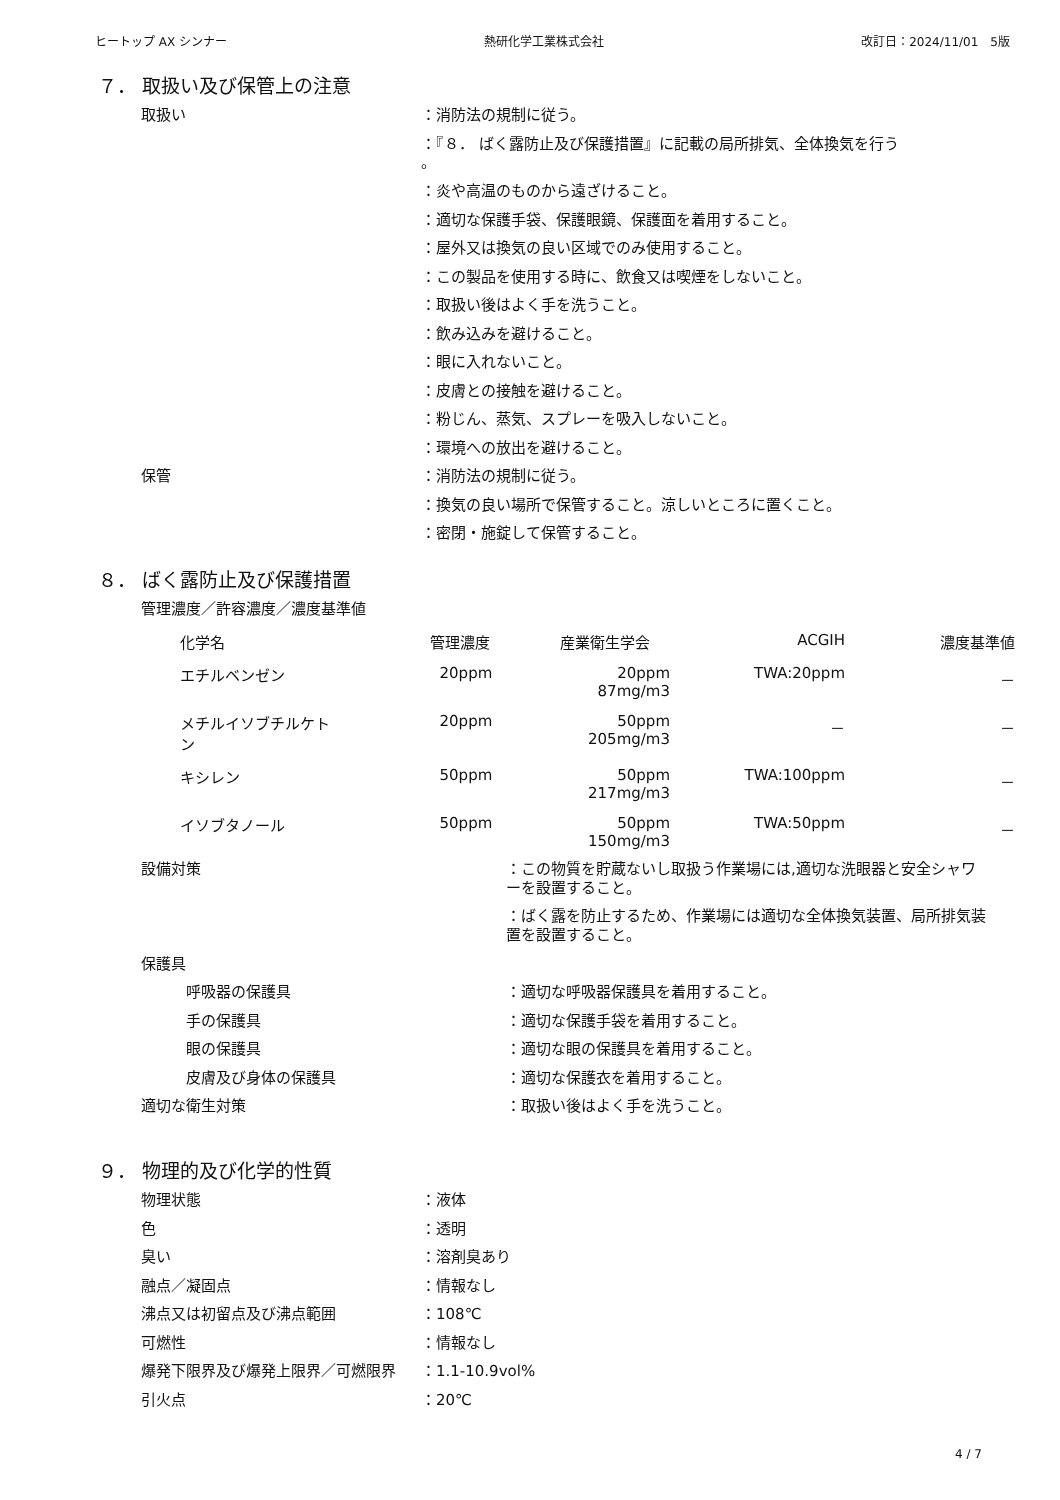ヒートップ AX シンナー 熱研化学工業株式会社 改訂日：2024/11/01　5版
７． 取扱い及び保管上の注意
取扱い ：消防法の規制に従う。
：『８． ばく露防止及び保護措置』に記載の局所排気、全体換気を行う
。
：炎や高温のものから遠ざけること。
：適切な保護手袋、保護眼鏡、保護面を着用すること。
：屋外又は換気の良い区域でのみ使用すること。
：この製品を使用する時に、飲食又は喫煙をしないこと。
：取扱い後はよく手を洗うこと。
：飲み込みを避けること。
：眼に入れないこと。
：皮膚との接触を避けること。
：粉じん、蒸気、スプレーを吸入しないこと。
：環境への放出を避けること。
保管 ：消防法の規制に従う。
：換気の良い場所で保管すること。涼しいところに置くこと。
：密閉・施錠して保管すること。
８． ばく露防止及び保護措置
管理濃度／許容濃度／濃度基準値
| 化学名 | 管理濃度 | 産業衛生学会 | ACGIH | 濃度基準値 |
| --- | --- | --- | --- | --- |
| エチルベンゼン | 20ppm | 20ppm 87mg/m3 | TWA:20ppm | － |
| メチルイソブチルケト ン | 20ppm | 50ppm 205mg/m3 | － | － |
| キシレン | 50ppm | 50ppm 217mg/m3 | TWA:100ppm | － |
| イソブタノール | 50ppm | 50ppm 150mg/m3 | TWA:50ppm | － |
設備対策 ：この物質を貯蔵ないし取扱う作業場には,適切な洗眼器と安全シャワーを設置すること。
：ばく露を防止するため、作業場には適切な全体換気装置、局所排気装置を設置すること。
保護具
呼吸器の保護具 ：適切な呼吸器保護具を着用すること。
手の保護具 ：適切な保護手袋を着用すること。
眼の保護具 ：適切な眼の保護具を着用すること。
皮膚及び身体の保護具 ：適切な保護衣を着用すること。
適切な衛生対策 ：取扱い後はよく手を洗うこと。
９． 物理的及び化学的性質
物理状態 ：液体
色 ：透明
臭い ：溶剤臭あり
融点／凝固点 ：情報なし
沸点又は初留点及び沸点範囲 ：108℃
可燃性 ：情報なし
爆発下限界及び爆発上限界／可燃限界 ：1.1-10.9vol%
引火点 ：20℃
4 / 7